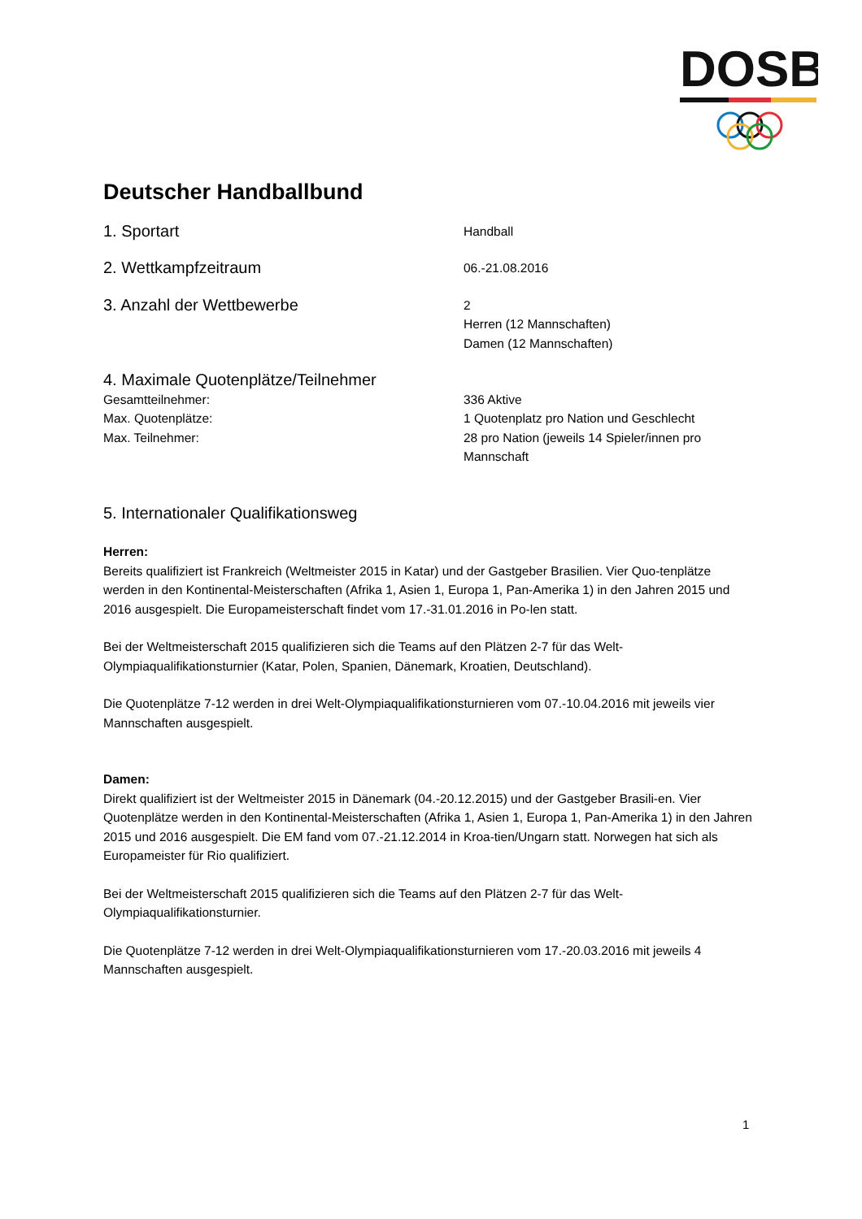DOSB
Deutscher Handballbund
1. Sportart
Handball
2. Wettkampfzeitraum
06.-21.08.2016
3. Anzahl der Wettbewerbe
2
Herren (12 Mannschaften)
Damen (12 Mannschaften)
4. Maximale Quotenplätze/Teilnehmer
Gesamtteilnehmer: 336 Aktive
Max. Quotenplätze: 1 Quotenplatz pro Nation und Geschlecht
Max. Teilnehmer: 28 pro Nation (jeweils 14 Spieler/innen pro
Mannschaft
5. Internationaler Qualifikationsweg
Herren:
Bereits qualifiziert ist Frankreich (Weltmeister 2015 in Katar) und der Gastgeber Brasilien. Vier Quo-tenplätze werden in den Kontinental-Meisterschaften (Afrika 1, Asien 1, Europa 1, Pan-Amerika 1) in den Jahren 2015 und 2016 ausgespielt. Die Europameisterschaft findet vom 17.-31.01.2016 in Po-len statt.
Bei der Weltmeisterschaft 2015 qualifizieren sich die Teams auf den Plätzen 2-7 für das Welt-Olympiaqualifikationsturnier (Katar, Polen, Spanien, Dänemark, Kroatien, Deutschland).
Die Quotenplätze 7-12 werden in drei Welt-Olympiaqualifikationsturnieren vom 07.-10.04.2016 mit jeweils vier Mannschaften ausgespielt.
Damen:
Direkt qualifiziert ist der Weltmeister 2015 in Dänemark (04.-20.12.2015) und der Gastgeber Brasili-en. Vier Quotenplätze werden in den Kontinental-Meisterschaften (Afrika 1, Asien 1, Europa 1, Pan-Amerika 1) in den Jahren 2015 und 2016 ausgespielt. Die EM fand vom 07.-21.12.2014 in Kroa-tien/Ungarn statt. Norwegen hat sich als Europameister für Rio qualifiziert.
Bei der Weltmeisterschaft 2015 qualifizieren sich die Teams auf den Plätzen 2-7 für das Welt-Olympiaqualifikationsturnier.
Die Quotenplätze 7-12 werden in drei Welt-Olympiaqualifikationsturnieren vom 17.-20.03.2016 mit jeweils 4 Mannschaften ausgespielt.
1